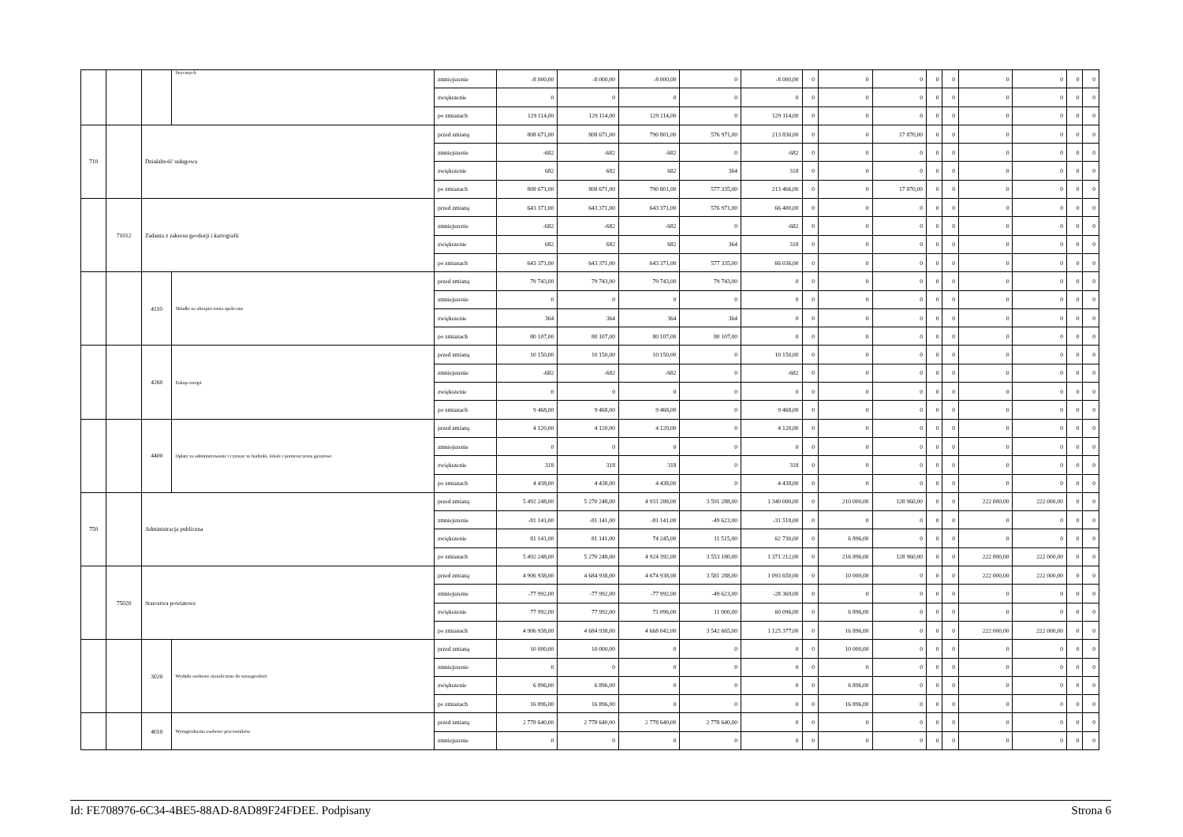| | | | fizycznych | zmniejszenie | -8 000,00 | -8 000,00 | -8 000,00 | 0 | -8 000,00 | 0 | 0 | 0 | 0 | 0 | 0 | 0 | 0 | 0 |
| | | | | zwiększenie | 0 | 0 | 0 | 0 | 0 | 0 | 0 | 0 | 0 | 0 | 0 | 0 | 0 | 0 |
| | | | | po zmianach | 129 114,00 | 129 114,00 | 129 114,00 | 0 | 129 114,00 | 0 | 0 | 0 | 0 | 0 | 0 | 0 | 0 | 0 |
| 710 | | Działalność usługowa | | przed zmianą | 808 671,00 | 808 671,00 | 790 801,00 | 576 971,00 | 213 830,00 | 0 | 0 | 17 870,00 | 0 | 0 | 0 | 0 | 0 | 0 |
| | | | | zmniejszenie | -682 | -682 | -682 | 0 | -682 | 0 | 0 | 0 | 0 | 0 | 0 | 0 | 0 | 0 |
| | | | | zwiększenie | 682 | 682 | 682 | 364 | 318 | 0 | 0 | 0 | 0 | 0 | 0 | 0 | 0 | 0 |
| | | | | po zmianach | 808 671,00 | 808 671,00 | 790 801,00 | 577 335,00 | 213 466,00 | 0 | 0 | 17 870,00 | 0 | 0 | 0 | 0 | 0 | 0 |
| | 71012 | Zadania z zakresu geodezji i kartografii | | przed zmianą | 643 371,00 | 643 371,00 | 643 371,00 | 576 971,00 | 66 400,00 | 0 | 0 | 0 | 0 | 0 | 0 | 0 | 0 | 0 |
| | | | | zmniejszenie | -682 | -682 | -682 | 0 | -682 | 0 | 0 | 0 | 0 | 0 | 0 | 0 | 0 | 0 |
| | | | | zwiększenie | 682 | 682 | 682 | 364 | 318 | 0 | 0 | 0 | 0 | 0 | 0 | 0 | 0 | 0 |
| | | | | po zmianach | 643 371,00 | 643 371,00 | 643 371,00 | 577 335,00 | 66 036,00 | 0 | 0 | 0 | 0 | 0 | 0 | 0 | 0 | 0 |
| | | 4110 | Składki na ubezpieczenia społeczne | przed zmianą | 79 743,00 | 79 743,00 | 79 743,00 | 79 743,00 | 0 | 0 | 0 | 0 | 0 | 0 | 0 | 0 | 0 | 0 |
| | | | | zmniejszenie | 0 | 0 | 0 | 0 | 0 | 0 | 0 | 0 | 0 | 0 | 0 | 0 | 0 | 0 |
| | | | | zwiększenie | 364 | 364 | 364 | 364 | 0 | 0 | 0 | 0 | 0 | 0 | 0 | 0 | 0 | 0 |
| | | | | po zmianach | 80 107,00 | 80 107,00 | 80 107,00 | 80 107,00 | 0 | 0 | 0 | 0 | 0 | 0 | 0 | 0 | 0 | 0 |
| | | 4260 | Zakup energii | przed zmianą | 10 150,00 | 10 150,00 | 10 150,00 | 0 | 10 150,00 | 0 | 0 | 0 | 0 | 0 | 0 | 0 | 0 | 0 |
| | | | | zmniejszenie | -682 | -682 | -682 | 0 | -682 | 0 | 0 | 0 | 0 | 0 | 0 | 0 | 0 | 0 |
| | | | | zwiększenie | 0 | 0 | 0 | 0 | 0 | 0 | 0 | 0 | 0 | 0 | 0 | 0 | 0 | 0 |
| | | | | po zmianach | 9 468,00 | 9 468,00 | 9 468,00 | 0 | 9 468,00 | 0 | 0 | 0 | 0 | 0 | 0 | 0 | 0 | 0 |
| | | 4400 | Opłaty za administrowanie i czynsze za budynki, lokale i pomieszczenia garażowe | przed zmianą | 4 120,00 | 4 120,00 | 4 120,00 | 0 | 4 120,00 | 0 | 0 | 0 | 0 | 0 | 0 | 0 | 0 | 0 |
| | | | | zmniejszenie | 0 | 0 | 0 | 0 | 0 | 0 | 0 | 0 | 0 | 0 | 0 | 0 | 0 | 0 |
| | | | | zwiększenie | 318 | 318 | 318 | 0 | 318 | 0 | 0 | 0 | 0 | 0 | 0 | 0 | 0 | 0 |
| | | | | po zmianach | 4 438,00 | 4 438,00 | 4 438,00 | 0 | 4 438,00 | 0 | 0 | 0 | 0 | 0 | 0 | 0 | 0 | 0 |
| 750 | | Administracja publiczna | | przed zmianą | 5 492 248,00 | 5 270 248,00 | 4 931 288,00 | 3 591 288,00 | 1 340 000,00 | 0 | 210 000,00 | 128 960,00 | 0 | 0 | 222 000,00 | 222 000,00 | 0 | 0 |
| | | | | zmniejszenie | -81 141,00 | -81 141,00 | -81 141,00 | -49 623,00 | -31 518,00 | 0 | 0 | 0 | 0 | 0 | 0 | 0 | 0 | 0 |
| | | | | zwiększenie | 81 141,00 | 81 141,00 | 74 245,00 | 11 515,00 | 62 730,00 | 0 | 6 896,00 | 0 | 0 | 0 | 0 | 0 | 0 | 0 |
| | | | | po zmianach | 5 492 248,00 | 5 270 248,00 | 4 924 392,00 | 3 553 180,00 | 1 371 212,00 | 0 | 216 896,00 | 128 960,00 | 0 | 0 | 222 000,00 | 222 000,00 | 0 | 0 |
| | 75020 | Starostwa powiatowe | | przed zmianą | 4 906 938,00 | 4 684 938,00 | 4 674 938,00 | 3 581 288,00 | 1 093 650,00 | 0 | 10 000,00 | 0 | 0 | 0 | 222 000,00 | 222 000,00 | 0 | 0 |
| | | | | zmniejszenie | -77 992,00 | -77 992,00 | -77 992,00 | -49 623,00 | -28 369,00 | 0 | 0 | 0 | 0 | 0 | 0 | 0 | 0 | 0 |
| | | | | zwiększenie | 77 992,00 | 77 992,00 | 71 096,00 | 11 000,00 | 60 096,00 | 0 | 6 896,00 | 0 | 0 | 0 | 0 | 0 | 0 | 0 |
| | | | | po zmianach | 4 906 938,00 | 4 684 938,00 | 4 668 042,00 | 3 542 665,00 | 1 125 377,00 | 0 | 16 896,00 | 0 | 0 | 0 | 222 000,00 | 222 000,00 | 0 | 0 |
| | | 3020 | Wydatki osobowe niezaliczone do wynagrodzeń | przed zmianą | 10 000,00 | 10 000,00 | 0 | 0 | 0 | 0 | 10 000,00 | 0 | 0 | 0 | 0 | 0 | 0 | 0 |
| | | | | zmniejszenie | 0 | 0 | 0 | 0 | 0 | 0 | 0 | 0 | 0 | 0 | 0 | 0 | 0 | 0 |
| | | | | zwiększenie | 6 896,00 | 6 896,00 | 0 | 0 | 0 | 0 | 6 896,00 | 0 | 0 | 0 | 0 | 0 | 0 | 0 |
| | | | | po zmianach | 16 896,00 | 16 896,00 | 0 | 0 | 0 | 0 | 16 896,00 | 0 | 0 | 0 | 0 | 0 | 0 | 0 |
| | | 4010 | Wynagrodzenia osobowe pracowników | przed zmianą | 2 778 640,00 | 2 778 640,00 | 2 778 640,00 | 2 778 640,00 | 0 | 0 | 0 | 0 | 0 | 0 | 0 | 0 | 0 | 0 |
| | | | | zmniejszenie | 0 | 0 | 0 | 0 | 0 | 0 | 0 | 0 | 0 | 0 | 0 | 0 | 0 | 0 |
Id: FE708976-6C34-4BE5-88AD-8AD89F24FDEE. Podpisany Strona 6